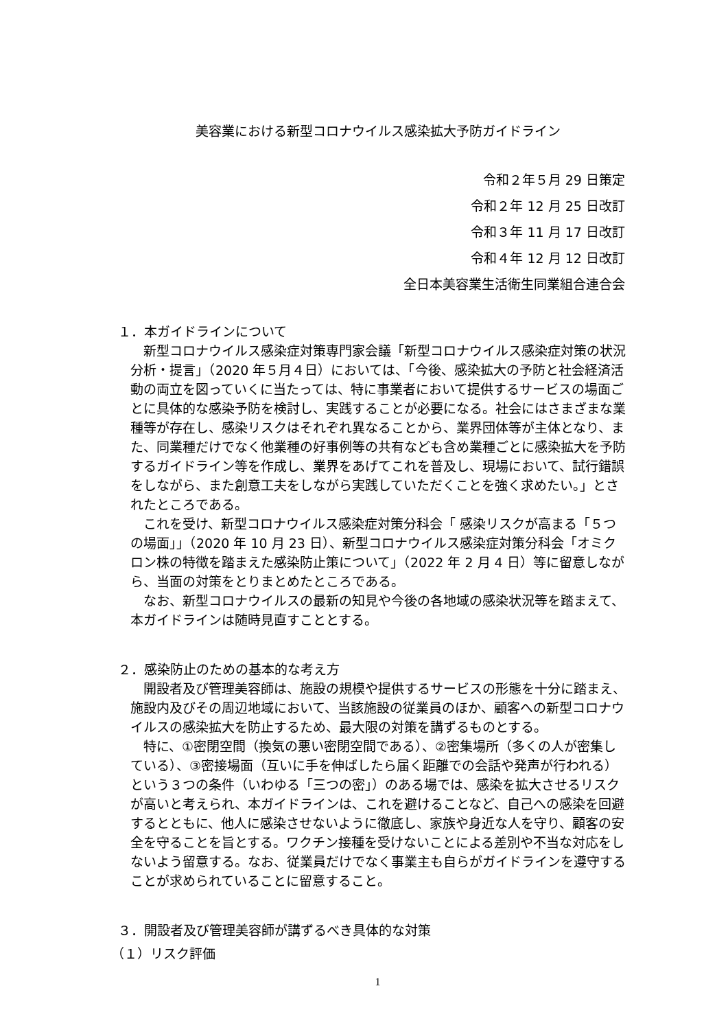美容業における新型コロナウイルス感染拡大予防ガイドライン
令和２年５月 29 日策定
令和２年 12 月 25 日改訂
令和３年 11 月 17 日改訂
令和４年 12 月 12 日改訂
全日本美容業生活衛生同業組合連合会
１．本ガイドラインについて
新型コロナウイルス感染症対策専門家会議「新型コロナウイルス感染症対策の状況分析・提言」（2020 年５月４日）においては、「今後、感染拡大の予防と社会経済活動の両立を図っていくに当たっては、特に事業者において提供するサービスの場面ごとに具体的な感染予防を検討し、実践することが必要になる。社会にはさまざまな業種等が存在し、感染リスクはそれぞれ異なることから、業界団体等が主体となり、また、同業種だけでなく他業種の好事例等の共有なども含め業種ごとに感染拡大を予防するガイドライン等を作成し、業界をあげてこれを普及し、現場において、試行錯誤をしながら、また創意工夫をしながら実践していただくことを強く求めたい。」とされたところである。
これを受け、新型コロナウイルス感染症対策分科会「 感染リスクが高まる「５つの場面」」（2020 年 10 月 23 日）、新型コロナウイルス感染症対策分科会「オミクロン株の特徴を踏まえた感染防止策について」（2022 年 2 月 4 日）等に留意しながら、当面の対策をとりまとめたところである。
なお、新型コロナウイルスの最新の知見や今後の各地域の感染状況等を踏まえて、本ガイドラインは随時見直すこととする。
２．感染防止のための基本的な考え方
開設者及び管理美容師は、施設の規模や提供するサービスの形態を十分に踏まえ、施設内及びその周辺地域において、当該施設の従業員のほか、顧客への新型コロナウイルスの感染拡大を防止するため、最大限の対策を講ずるものとする。
特に、①密閉空間（換気の悪い密閉空間である）、②密集場所（多くの人が密集している）、③密接場面（互いに手を伸ばしたら届く距離での会話や発声が行われる）という３つの条件（いわゆる「三つの密」）のある場では、感染を拡大させるリスクが高いと考えられ、本ガイドラインは、これを避けることなど、自己への感染を回避するとともに、他人に感染させないように徹底し、家族や身近な人を守り、顧客の安全を守ることを旨とする。ワクチン接種を受けないことによる差別や不当な対応をしないよう留意する。なお、従業員だけでなく事業主も自らがガイドラインを遵守することが求められていることに留意すること。
３．開設者及び管理美容師が講ずるべき具体的な対策
（１）リスク評価
1